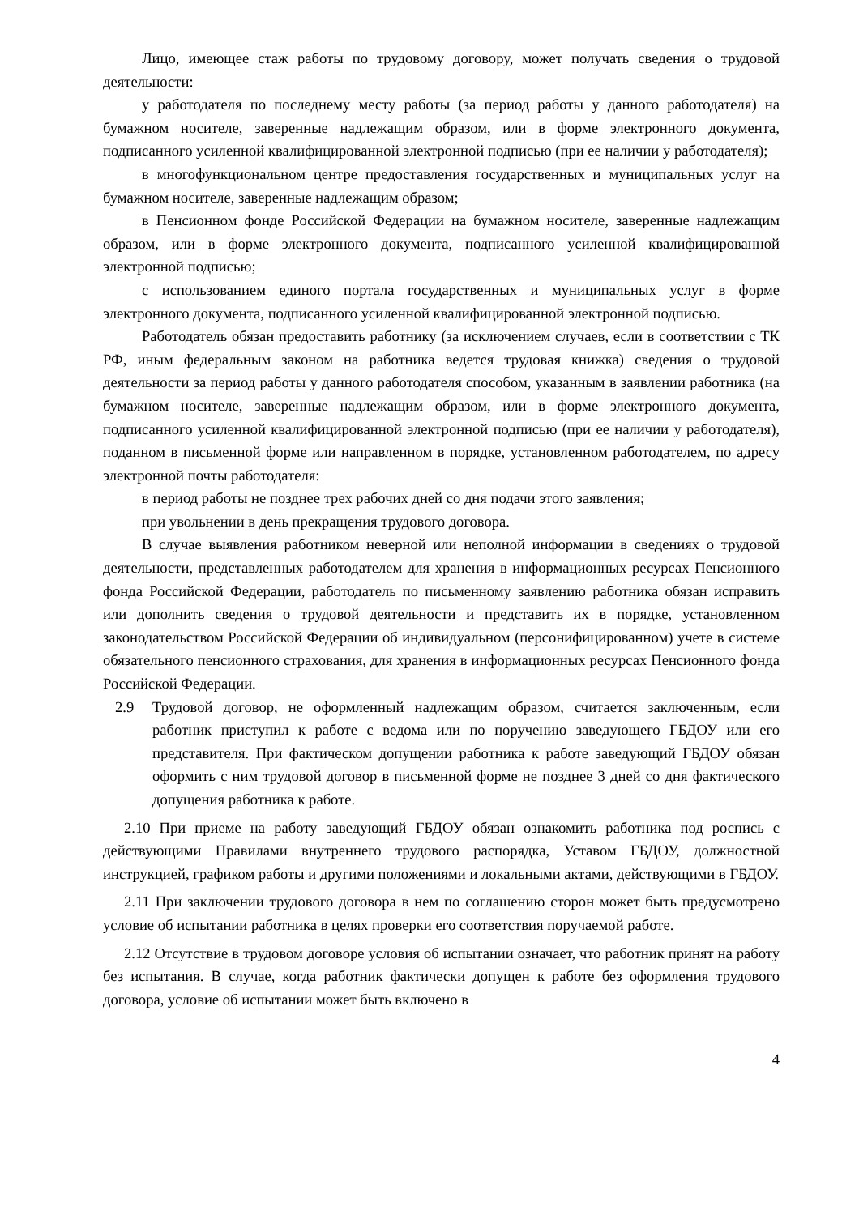Лицо, имеющее стаж работы по трудовому договору, может получать сведения о трудовой деятельности:
у работодателя по последнему месту работы (за период работы у данного работодателя) на бумажном носителе, заверенные надлежащим образом, или в форме электронного документа, подписанного усиленной квалифицированной электронной подписью (при ее наличии у работодателя);
в многофункциональном центре предоставления государственных и муниципальных услуг на бумажном носителе, заверенные надлежащим образом;
в Пенсионном фонде Российской Федерации на бумажном носителе, заверенные надлежащим образом, или в форме электронного документа, подписанного усиленной квалифицированной электронной подписью;
с использованием единого портала государственных и муниципальных услуг в форме электронного документа, подписанного усиленной квалифицированной электронной подписью.
Работодатель обязан предоставить работнику (за исключением случаев, если в соответствии с ТК РФ, иным федеральным законом на работника ведется трудовая книжка) сведения о трудовой деятельности за период работы у данного работодателя способом, указанным в заявлении работника (на бумажном носителе, заверенные надлежащим образом, или в форме электронного документа, подписанного усиленной квалифицированной электронной подписью (при ее наличии у работодателя), поданном в письменной форме или направленном в порядке, установленном работодателем, по адресу электронной почты работодателя:
в период работы не позднее трех рабочих дней со дня подачи этого заявления;
при увольнении в день прекращения трудового договора.
В случае выявления работником неверной или неполной информации в сведениях о трудовой деятельности, представленных работодателем для хранения в информационных ресурсах Пенсионного фонда Российской Федерации, работодатель по письменному заявлению работника обязан исправить или дополнить сведения о трудовой деятельности и представить их в порядке, установленном законодательством Российской Федерации об индивидуальном (персонифицированном) учете в системе обязательного пенсионного страхования, для хранения в информационных ресурсах Пенсионного фонда Российской Федерации.
2.9 Трудовой договор, не оформленный надлежащим образом, считается заключенным, если работник приступил к работе с ведома или по поручению заведующего ГБДОУ или его представителя. При фактическом допущении работника к работе заведующий ГБДОУ обязан оформить с ним трудовой договор в письменной форме не позднее 3 дней со дня фактического допущения работника к работе.
2.10 При приеме на работу заведующий ГБДОУ обязан ознакомить работника под роспись с действующими Правилами внутреннего трудового распорядка, Уставом ГБДОУ, должностной инструкцией, графиком работы и другими положениями и локальными актами, действующими в ГБДОУ.
2.11 При заключении трудового договора в нем по соглашению сторон может быть предусмотрено условие об испытании работника в целях проверки его соответствия поручаемой работе.
2.12 Отсутствие в трудовом договоре условия об испытании означает, что работник принят на работу без испытания. В случае, когда работник фактически допущен к работе без оформления трудового договора, условие об испытании может быть включено в
4